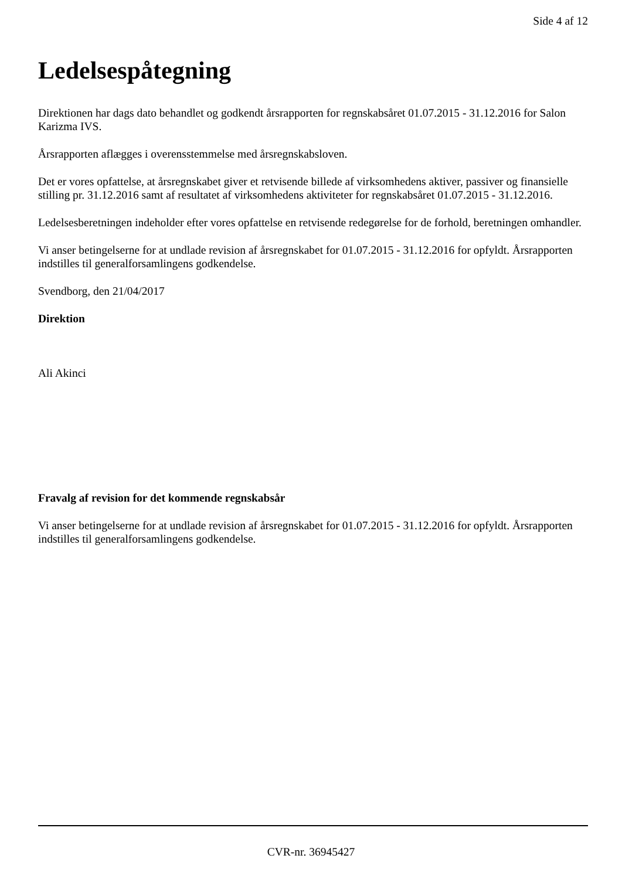Side 4 af 12
Ledelsespåtegning
Direktionen har dags dato behandlet og godkendt årsrapporten for regnskabsåret 01.07.2015 - 31.12.2016 for Salon Karizma IVS.
Årsrapporten aflægges i overensstemmelse med årsregnskabsloven.
Det er vores opfattelse, at årsregnskabet giver et retvisende billede af virksomhedens aktiver, passiver og finansielle stilling pr. 31.12.2016 samt af resultatet af virksomhedens aktiviteter for regnskabsåret 01.07.2015 - 31.12.2016.
Ledelsesberetningen indeholder efter vores opfattelse en retvisende redegørelse for de forhold, beretningen omhandler.
Vi anser betingelserne for at undlade revision af årsregnskabet for 01.07.2015 - 31.12.2016 for opfyldt. Årsrapporten indstilles til generalforsamlingens godkendelse.
Svendborg, den 21/04/2017
Direktion
Ali Akinci
Fravalg af revision for det kommende regnskabsår
Vi anser betingelserne for at undlade revision af årsregnskabet for 01.07.2015 - 31.12.2016 for opfyldt. Årsrapporten indstilles til generalforsamlingens godkendelse.
CVR-nr. 36945427